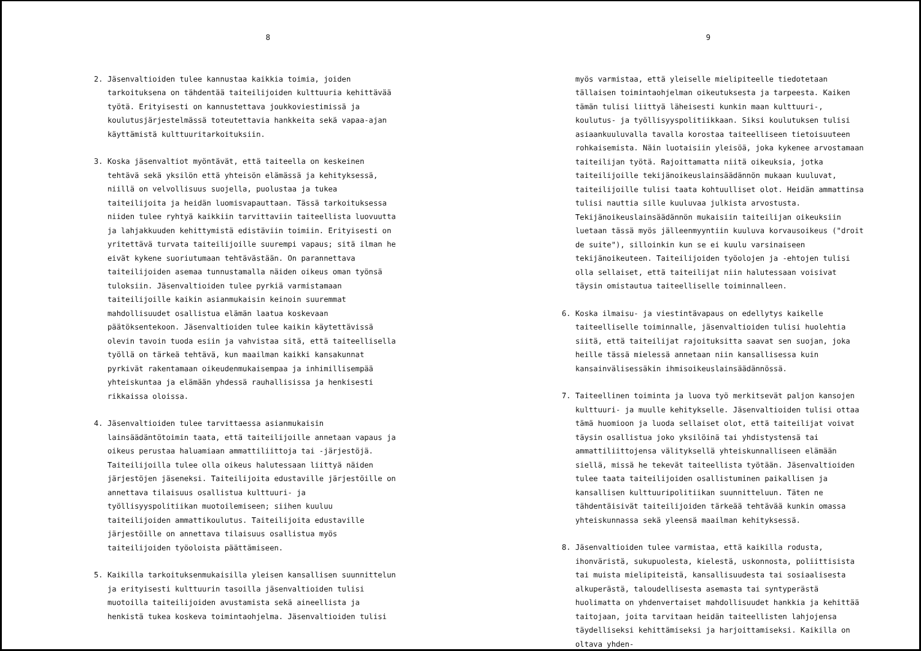8
2. Jäsenvaltioiden tulee kannustaa kaikkia toimia, joiden tarkoituksena on tähdentää taiteilijoiden kulttuuria kehittävää työtä. Erityisesti on kannustettava joukkoviestimissä ja koulutusjärjestelmässä toteutettavia hankkeita sekä vapaa-ajan käyttämistä kulttuuritarkoituksiin.
3. Koska jäsenvaltiot myöntävät, että taiteella on keskeinen tehtävä sekä yksilön että yhteisön elämässä ja kehityksessä, niillä on velvollisuus suojella, puolustaa ja tukea taiteilijoita ja heidän luomisvapauttaan. Tässä tarkoituksessa niiden tulee ryhtyä kaikkiin tarvittaviin taiteellista luovuutta ja lahjakkuuden kehittymistä edistäviin toimiin. Erityisesti on yritettävä turvata taiteilijoille suurempi vapaus; sitä ilman he eivät kykene suoriutumaan tehtävästään. On parannettava taiteilijoiden asemaa tunnustamalla näiden oikeus oman työnsä tuloksiin. Jäsenvaltioiden tulee pyrkiä varmistamaan taiteilijoille kaikin asianmukaisin keinoin suuremmat mahdollisuudet osallistua elämän laatua koskevaan päätöksentekoon. Jäsenvaltioiden tulee kaikin käytettävissä olevin tavoin tuoda esiin ja vahvistaa sitä, että taiteellisella työllä on tärkeä tehtävä, kun maailman kaikki kansakunnat pyrkivät rakentamaan oikeudenmukaisempaa ja inhimillisempää yhteiskuntaa ja elämään yhdessä rauhallisissa ja henkisesti rikkaissa oloissa.
4. Jäsenvaltioiden tulee tarvittaessa asianmukaisin lainsäädäntötoimin taata, että taiteilijoille annetaan vapaus ja oikeus perustaa haluamiaan ammattiliittoja tai -järjestöjä. Taiteilijoilla tulee olla oikeus halutessaan liittyä näiden järjestöjen jäseneksi. Taiteilijoita edustaville järjestöille on annettava tilaisuus osallistua kulttuuri- ja työllisyyspolitiikan muotoilemiseen; siihen kuuluu taiteilijoiden ammattikoulutus. Taiteilijoita edustaville järjestöille on annettava tilaisuus osallistua myös taiteilijoiden työoloista päättämiseen.
5. Kaikilla tarkoituksenmukaisilla yleisen kansallisen suunnittelun ja erityisesti kulttuurin tasoilla jäsenvaltioiden tulisi muotoilla taiteilijoiden avustamista sekä aineellista ja henkistä tukea koskeva toimintaohjelma. Jäsenvaltioiden tulisi
9
myös varmistaa, että yleiselle mielipiteelle tiedotetaan tällaisen toimintaohjelman oikeutuksesta ja tarpeesta. Kaiken tämän tulisi liittyä läheisesti kunkin maan kulttuuri-, koulutus- ja työllisyyspolitiikkaan. Siksi koulutuksen tulisi asiaankuuluvalla tavalla korostaa taiteelliseen tietoisuuteen rohkaisemista. Näin luotaisiin yleisöä, joka kykenee arvostamaan taiteilijan työtä. Rajoittamatta niitä oikeuksia, jotka taiteilijoille tekijänoikeuslainsäädännön mukaan kuuluvat, taiteilijoille tulisi taata kohtuulliset olot. Heidän ammattinsa tulisi nauttia sille kuuluvaa julkista arvostusta. Tekijänoikeuslainsäädännön mukaisiin taiteilijan oikeuksiin luetaan tässä myös jälleenmyyntiin kuuluva korvausoikeus ("droit de suite"), silloinkin kun se ei kuulu varsinaiseen tekijänoikeuteen. Taiteilijoiden työolojen ja -ehtojen tulisi olla sellaiset, että taiteilijat niin halutessaan voisivat täysin omistautua taiteelliselle toiminnalleen.
6. Koska ilmaisu- ja viestintävapaus on edellytys kaikelle taiteelliselle toiminnalle, jäsenvaltioiden tulisi huolehtia siitä, että taiteilijat rajoituksitta saavat sen suojan, joka heille tässä mielessä annetaan niin kansallisessa kuin kansainvälisessäkin ihmisoikeuslainsäädännössä.
7. Taiteellinen toiminta ja luova työ merkitsevät paljon kansojen kulttuuri- ja muulle kehitykselle. Jäsenvaltioiden tulisi ottaa tämä huomioon ja luoda sellaiset olot, että taiteilijat voivat täysin osallistua joko yksilöinä tai yhdistystensä tai ammattiliittojensa välityksellä yhteiskunnalliseen elämään siellä, missä he tekevät taiteellista työtään. Jäsenvaltioiden tulee taata taiteilijoiden osallistuminen paikallisen ja kansallisen kulttuuripolitiikan suunnitteluun. Täten ne tähdentäisivät taiteilijoiden tärkeää tehtävää kunkin omassa yhteiskunnassa sekä yleensä maailman kehityksessä.
8. Jäsenvaltioiden tulee varmistaa, että kaikilla rodusta, ihonväristä, sukupuolesta, kielestä, uskonnosta, poliittisista tai muista mielipiteistä, kansallisuudesta tai sosiaalisesta alkuperästä, taloudellisesta asemasta tai syntyperästä huolimatta on yhdenvertaiset mahdollisuudet hankkia ja kehittää taitojaan, joita tarvitaan heidän taiteellisten lahjojensa täydelliseksi kehittämiseksi ja harjoittamiseksi. Kaikilla on oltava yhden-